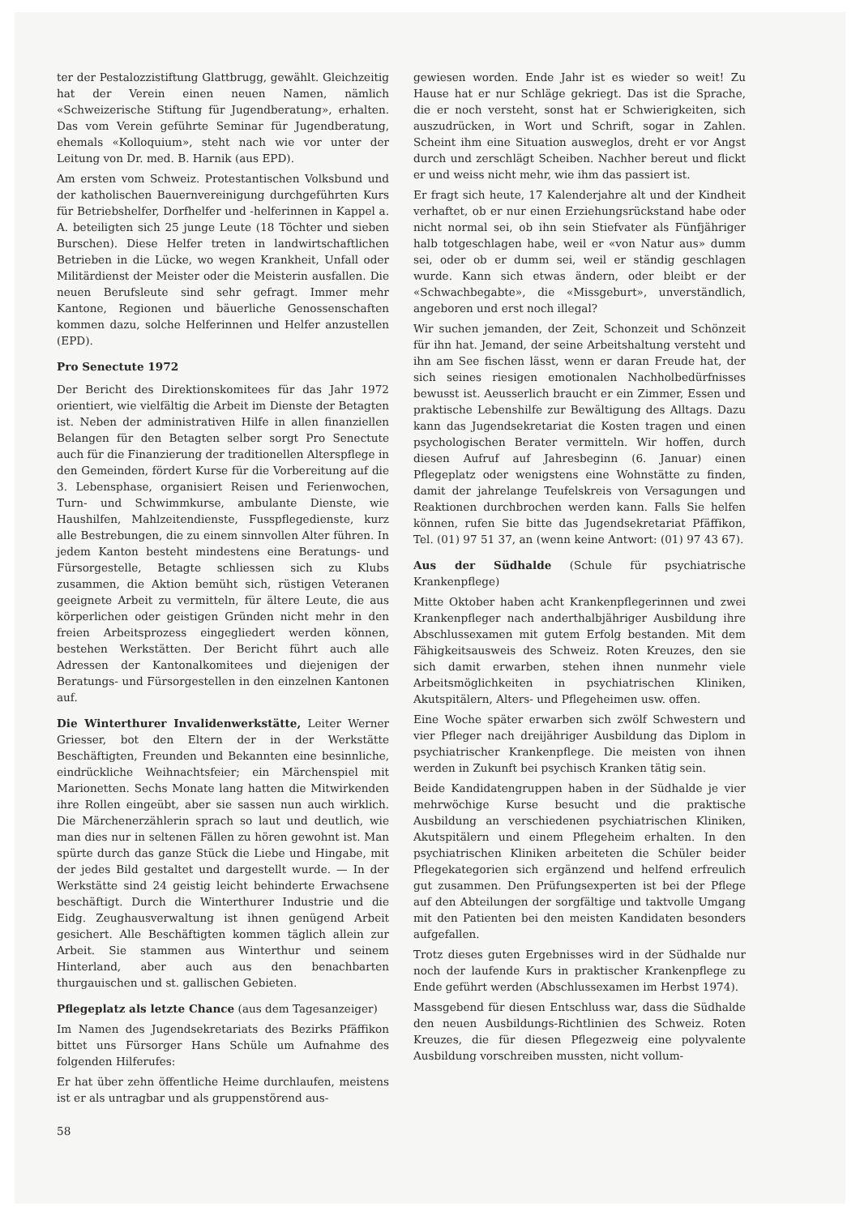ter der Pestalozzistiftung Glattbrugg, gewählt. Gleichzeitig hat der Verein einen neuen Namen, nämlich «Schweizerische Stiftung für Jugendberatung», erhalten. Das vom Verein geführte Seminar für Jugendberatung, ehemals «Kolloquium», steht nach wie vor unter der Leitung von Dr. med. B. Harnik (aus EPD).
Am ersten vom Schweiz. Protestantischen Volksbund und der katholischen Bauernvereinigung durchgeführten Kurs für Betriebshelfer, Dorfhelfer und -helferinnen in Kappel a. A. beteiligten sich 25 junge Leute (18 Töchter und sieben Burschen). Diese Helfer treten in landwirtschaftlichen Betrieben in die Lücke, wo wegen Krankheit, Unfall oder Militärdienst der Meister oder die Meisterin ausfallen. Die neuen Berufsleute sind sehr gefragt. Immer mehr Kantone, Regionen und bäuerliche Genossenschaften kommen dazu, solche Helferinnen und Helfer anzustellen (EPD).
Pro Senectute 1972
Der Bericht des Direktionskomitees für das Jahr 1972 orientiert, wie vielfältig die Arbeit im Dienste der Betagten ist. Neben der administrativen Hilfe in allen finanziellen Belangen für den Betagten selber sorgt Pro Senectute auch für die Finanzierung der traditionellen Alterspflege in den Gemeinden, fördert Kurse für die Vorbereitung auf die 3. Lebensphase, organisiert Reisen und Ferienwochen, Turn- und Schwimmkurse, ambulante Dienste, wie Haushilfen, Mahlzeitendienste, Fusspflegedienste, kurz alle Bestrebungen, die zu einem sinnvollen Alter führen. In jedem Kanton besteht mindestens eine Beratungs- und Fürsorgestelle, Betagte schliessen sich zu Klubs zusammen, die Aktion bemüht sich, rüstigen Veteranen geeignete Arbeit zu vermitteln, für ältere Leute, die aus körperlichen oder geistigen Gründen nicht mehr in den freien Arbeitsprozess eingegliedert werden können, bestehen Werkstätten. Der Bericht führt auch alle Adressen der Kantonalkomitees und diejenigen der Beratungs- und Fürsorgestellen in den einzelnen Kantonen auf.
Die Winterthurer Invalidenwerkstätte, Leiter Werner Griesser, bot den Eltern der in der Werkstätte Beschäftigten, Freunden und Bekannten eine besinnliche, eindrückliche Weihnachtsfeier; ein Märchenspiel mit Marionetten. Sechs Monate lang hatten die Mitwirkenden ihre Rollen eingeübt, aber sie sassen nun auch wirklich. Die Märchenerzählerin sprach so laut und deutlich, wie man dies nur in seltenen Fällen zu hören gewohnt ist. Man spürte durch das ganze Stück die Liebe und Hingabe, mit der jedes Bild gestaltet und dargestellt wurde. — In der Werkstätte sind 24 geistig leicht behinderte Erwachsene beschäftigt. Durch die Winterthurer Industrie und die Eidg. Zeughausverwaltung ist ihnen genügend Arbeit gesichert. Alle Beschäftigten kommen täglich allein zur Arbeit. Sie stammen aus Winterthur und seinem Hinterland, aber auch aus den benachbarten thurgauischen und st. gallischen Gebieten.
Pflegeplatz als letzte Chance (aus dem Tagesanzeiger)
Im Namen des Jugendsekretariats des Bezirks Pfäffikon bittet uns Fürsorger Hans Schüle um Aufnahme des folgenden Hilferufes:
Er hat über zehn öffentliche Heime durchlaufen, meistens ist er als untragbar und als gruppenstörend aus-
gewiesen worden. Ende Jahr ist es wieder so weit! Zu Hause hat er nur Schläge gekriegt. Das ist die Sprache, die er noch versteht, sonst hat er Schwierigkeiten, sich auszudrücken, in Wort und Schrift, sogar in Zahlen. Scheint ihm eine Situation ausweglos, dreht er vor Angst durch und zerschlägt Scheiben. Nachher bereut und flickt er und weiss nicht mehr, wie ihm das passiert ist.
Er fragt sich heute, 17 Kalenderjahre alt und der Kindheit verhaftet, ob er nur einen Erziehungsrückstand habe oder nicht normal sei, ob ihn sein Stiefvater als Fünfjähriger halb totgeschlagen habe, weil er «von Natur aus» dumm sei, oder ob er dumm sei, weil er ständig geschlagen wurde. Kann sich etwas ändern, oder bleibt er der «Schwachbegabte», die «Missgeburt», unverständlich, angeboren und erst noch illegal?
Wir suchen jemanden, der Zeit, Schonzeit und Schönzeit für ihn hat. Jemand, der seine Arbeitshaltung versteht und ihn am See fischen lässt, wenn er daran Freude hat, der sich seines riesigen emotionalen Nachholbedürfnisses bewusst ist. Aeusserlich braucht er ein Zimmer, Essen und praktische Lebenshilfe zur Bewältigung des Alltags. Dazu kann das Jugendsekretariat die Kosten tragen und einen psychologischen Berater vermitteln. Wir hoffen, durch diesen Aufruf auf Jahresbeginn (6. Januar) einen Pflegeplatz oder wenigstens eine Wohnstätte zu finden, damit der jahrelange Teufelskreis von Versagungen und Reaktionen durchbrochen werden kann. Falls Sie helfen können, rufen Sie bitte das Jugendsekretariat Pfäffikon, Tel. (01) 97 51 37, an (wenn keine Antwort: (01) 97 43 67).
Aus der Südhalde (Schule für psychiatrische Krankenpflege)
Mitte Oktober haben acht Krankenpflegerinnen und zwei Krankenpfleger nach anderthalbjähriger Ausbildung ihre Abschlussexamen mit gutem Erfolg bestanden. Mit dem Fähigkeitsausweis des Schweiz. Roten Kreuzes, den sie sich damit erwarben, stehen ihnen nunmehr viele Arbeitsmöglichkeiten in psychiatrischen Kliniken, Akutspitälern, Alters- und Pflegeheimen usw. offen.
Eine Woche später erwarben sich zwölf Schwestern und vier Pfleger nach dreijähriger Ausbildung das Diplom in psychiatrischer Krankenpflege. Die meisten von ihnen werden in Zukunft bei psychisch Kranken tätig sein.
Beide Kandidatengruppen haben in der Südhalde je vier mehrwöchige Kurse besucht und die praktische Ausbildung an verschiedenen psychiatrischen Kliniken, Akutspitälern und einem Pflegeheim erhalten. In den psychiatrischen Kliniken arbeiteten die Schüler beider Pflegekategorien sich ergänzend und helfend erfreulich gut zusammen. Den Prüfungsexperten ist bei der Pflege auf den Abteilungen der sorgfältige und taktvolle Umgang mit den Patienten bei den meisten Kandidaten besonders aufgefallen.
Trotz dieses guten Ergebnisses wird in der Südhalde nur noch der laufende Kurs in praktischer Krankenpflege zu Ende geführt werden (Abschlussexamen im Herbst 1974).
Massgebend für diesen Entschluss war, dass die Südhalde den neuen Ausbildungs-Richtlinien des Schweiz. Roten Kreuzes, die für diesen Pflegezweig eine polyvalente Ausbildung vorschreiben mussten, nicht vollum-
58